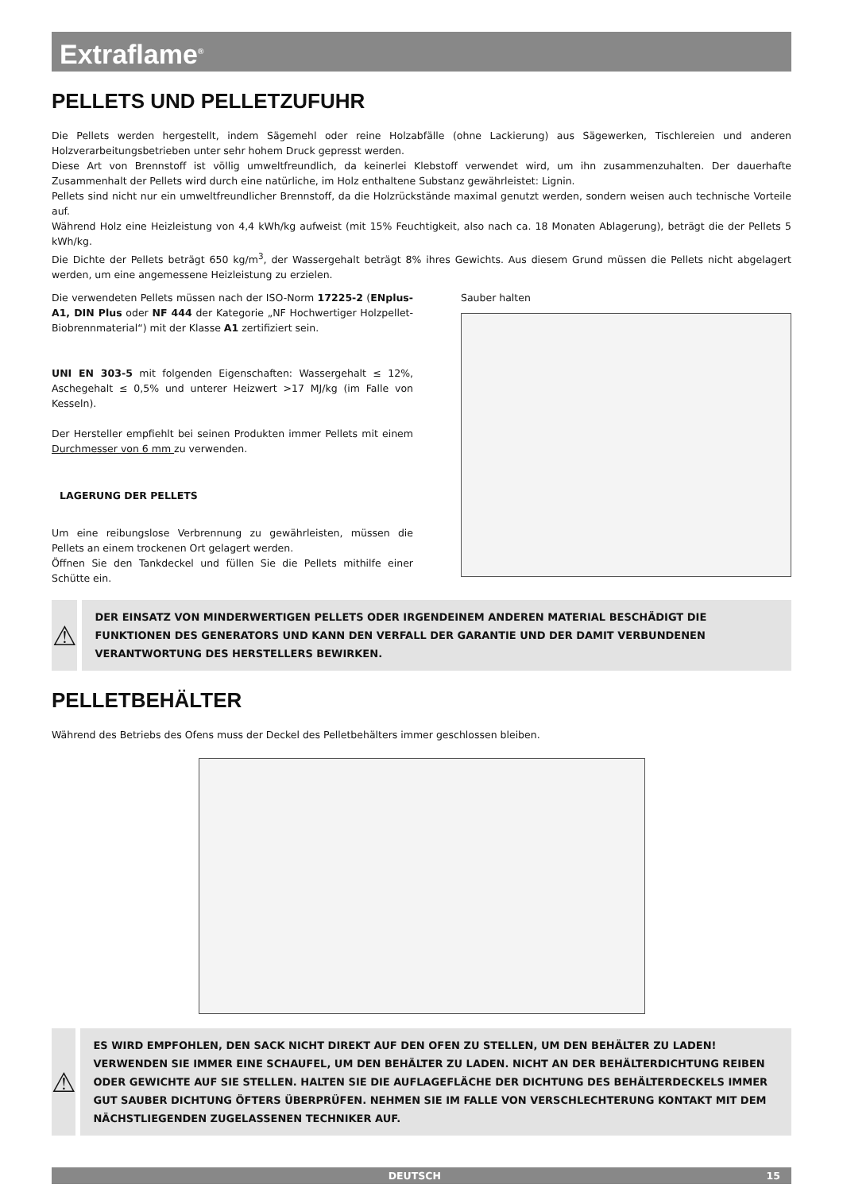Extraflame<sup>®</sup>
PELLETS UND PELLETZUFUHR
Die Pellets werden hergestellt, indem Sägemehl oder reine Holzabfälle (ohne Lackierung) aus Sägewerken, Tischlereien und anderen Holzverarbeitungsbetrieben unter sehr hohem Druck gepresst werden.
Diese Art von Brennstoff ist völlig umweltfreundlich, da keinerlei Klebstoff verwendet wird, um ihn zusammenzuhalten. Der dauerhafte Zusammenhalt der Pellets wird durch eine natürliche, im Holz enthaltene Substanz gewährleistet: Lignin.
Pellets sind nicht nur ein umweltfreundlicher Brennstoff, da die Holzrückstände maximal genutzt werden, sondern weisen auch technische Vorteile auf.
Während Holz eine Heizleistung von 4,4 kWh/kg aufweist (mit 15% Feuchtigkeit, also nach ca. 18 Monaten Ablagerung), beträgt die der Pellets 5 kWh/kg.
Die Dichte der Pellets beträgt 650 kg/m<sup>3</sup>, der Wassergehalt beträgt 8% ihres Gewichts. Aus diesem Grund müssen die Pellets nicht abgelagert werden, um eine angemessene Heizleistung zu erzielen.
Die verwendeten Pellets müssen nach der ISO-Norm 17225-2 (ENplus-A1, DIN Plus oder NF 444 der Kategorie „NF Hochwertiger Holzpellet-Biobrennmaterial“) mit der Klasse A1 zertifiziert sein.
UNI EN 303-5 mit folgenden Eigenschaften: Wassergehalt ≤ 12%, Aschegehalt ≤ 0,5% und unterer Heizwert >17 MJ/kg (im Falle von Kesseln).
Der Hersteller empfiehlt bei seinen Produkten immer Pellets mit einem Durchmesser von 6 mm zu verwenden.
LAGERUNG DER PELLETS
Um eine reibungslose Verbrennung zu gewährleisten, müssen die Pellets an einem trockenen Ort gelagert werden.
Öffnen Sie den Tankdeckel und füllen Sie die Pellets mithilfe einer Schütte ein.
Sauber halten
⚠
DER EINSATZ VON MINDERWERTIGEN PELLETS ODER IRGENDEINEM ANDEREN MATERIAL BESCHÄDIGT DIE FUNKTIONEN DES GENERATORS UND KANN DEN VERFALL DER GARANTIE UND DER DAMIT VERBUNDENEN VERANTWORTUNG DES HERSTELLERS BEWIRKEN.
PELLETBEHÄLTER
Während des Betriebs des Ofens muss der Deckel des Pelletbehälters immer geschlossen bleiben.
⚠
ES WIRD EMPFOHLEN, DEN SACK NICHT DIREKT AUF DEN OFEN ZU STELLEN, UM DEN BEHÄLTER ZU LADEN! VERWENDEN SIE IMMER EINE SCHAUFEL, UM DEN BEHÄLTER ZU LADEN. NICHT AN DER BEHÄLTERDICHTUNG REIBEN ODER GEWICHTE AUF SIE STELLEN. HALTEN SIE DIE AUFLAGEFLÄCHE DER DICHTUNG DES BEHÄLTERDECKELS IMMER GUT SAUBER DICHTUNG ÖFTERS ÜBERPRÜFEN. NEHMEN SIE IM FALLE VON VERSCHLECHTERUNG KONTAKT MIT DEM NÄCHSTLIEGENDEN ZUGELASSENEN TECHNIKER AUF.
DEUTSCH 15